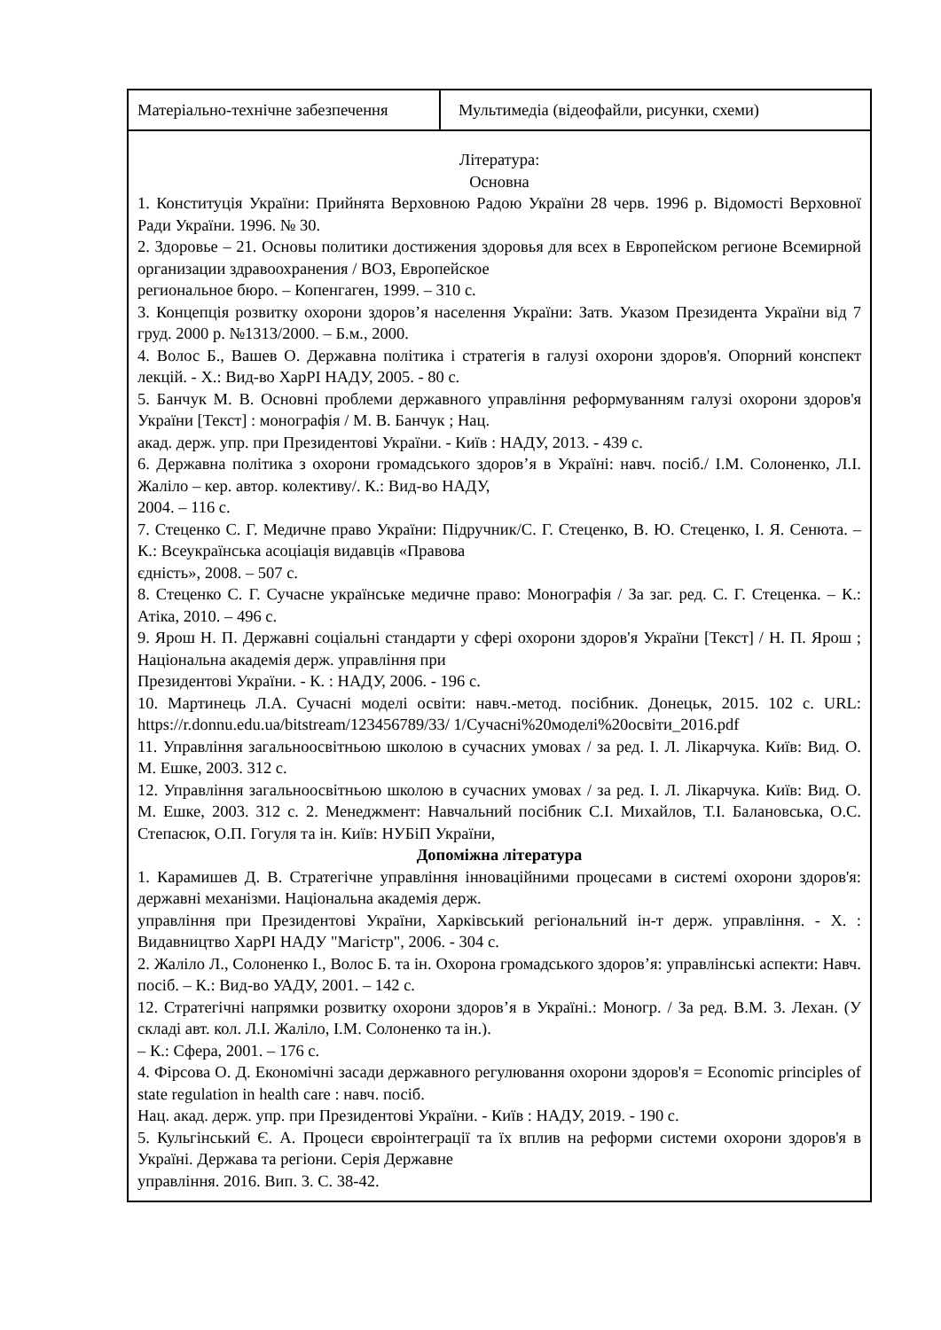| Матеріально-технічне забезпечення | Мультимедіа (відеофайли, рисунки, схеми) |
| Література: Основна 1. Конституція України: Прийнята Верховною Радою України 28 черв. 1996 р. Відомості Верховної Ради України. 1996. № 30. 2. Здоровье – 21. Основы политики достижения здоровья для всех в Европейском регионе Всемирной организации здравоохранения / ВОЗ, Европейское региональное бюро. – Копенгаген, 1999. – 310 с. 3. Концепція розвитку охорони здоров’я населення України: Затв. Указом Президента України від 7 груд. 2000 р. №1313/2000. – Б.м., 2000. 4. Волос Б., Вашев О. Державна політика і стратегія в галузі охорони здоров'я. Опорний конспект лекцій. - Х.: Вид-во ХарРІ НАДУ, 2005. - 80 с. 5. Банчук М. В. Основні проблеми державного управління реформуванням галузі охорони здоров'я України [Текст] : монографія / М. В. Банчук ; Нац. акад. держ. упр. при Президентові України. - Київ : НАДУ, 2013. - 439 с. 6. Державна політика з охорони громадського здоров’я в Україні: навч. посіб./ І.М. Солоненко, Л.І. Жаліло – кер. автор. колективу/. К.: Вид-во НАДУ, 2004. – 116 с. 7. Стеценко С. Г. Медичне право України: Підручник/С. Г. Стеценко, В. Ю. Стеценко, І. Я. Сенюта. – К.: Всеукраїнська асоціація видавців «Правова єдність», 2008. – 507 с. 8. Стеценко С. Г. Сучасне українське медичне право: Монографія / За заг. ред. С. Г. Стеценка. – К.: Атіка, 2010. – 496 с. 9. Ярош Н. П. Державні соціальні стандарти у сфері охорони здоров'я України [Текст] / Н. П. Ярош ; Національна академія держ. управління при Президентові України. - К. : НАДУ, 2006. - 196 с. 10. Мартинець Л.А. Сучасні моделі освіти: навч.-метод. посібник. Донецьк, 2015. 102 с. URL: https://r.donnu.edu.ua/bitstream/123456789/33/ 1/Сучасні%20моделі%20освіти_2016.pdf 11. Управління загальноосвітньою школою в сучасних умовах / за ред. І. Л. Лікарчука. Київ: Вид. О. М. Ешке, 2003. 312 с. 12. Управління загальноосвітньою школою в сучасних умовах / за ред. І. Л. Лікарчука. Київ: Вид. О. М. Ешке, 2003. 312 с. 2. Менеджмент: Навчальний посібник С.І. Михайлов, Т.І. Балановська, О.С. Степасюк, О.П. Гогуля та ін. Київ: НУБіП України, Допоміжна література 1. Карамишев Д. В. Стратегічне управління інноваційними процесами в системі охорони здоров'я: державні механізми. Національна академія держ. управління при Президентові України, Харківський регіональний ін-т держ. управління. - Х. : Видавництво ХарРІ НАДУ "Магістр", 2006. - 304 с. 2. Жаліло Л., Солоненко І., Волос Б. та ін. Охорона громадського здоров’я: управлінські аспекти: Навч. посіб. – К.: Вид-во УАДУ, 2001. – 142 с. 12. Стратегічні напрямки розвитку охорони здоров’я в Україні.: Моногр. / За ред. В.М. 3. Лехан. (У складі авт. кол. Л.І. Жаліло, І.М. Солоненко та ін.). – К.: Сфера, 2001. – 176 с. 4. Фірсова О. Д. Економічні засади державного регулювання охорони здоров'я = Economic principles of state regulation in health care : навч. посіб. Нац. акад. держ. упр. при Президентові України. - Київ : НАДУ, 2019. - 190 с. 5. Кульгінський Є. А. Процеси євроінтеграції та їх вплив на реформи системи охорони здоров'я в Україні. Держава та регіони. Серія Державне управління. 2016. Вип. 3. С. 38-42. | |